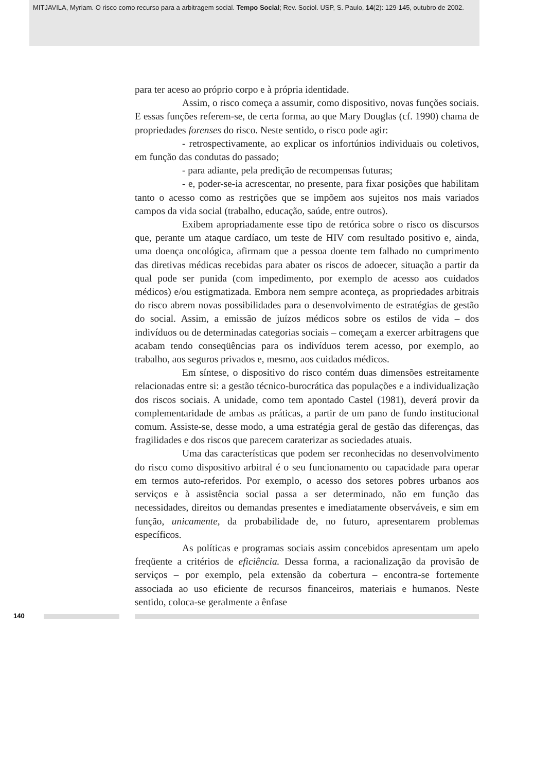MITJAVILA, Myriam. O risco como recurso para a arbitragem social. Tempo Social; Rev. Sociol. USP, S. Paulo, 14(2): 129-145, outubro de 2002.
para ter aceso ao próprio corpo e à própria identidade.
Assim, o risco começa a assumir, como dispositivo, novas funções sociais. E essas funções referem-se, de certa forma, ao que Mary Douglas (cf. 1990) chama de propriedades forenses do risco. Neste sentido, o risco pode agir:
- retrospectivamente, ao explicar os infortúnios individuais ou coletivos, em função das condutas do passado;
- para adiante, pela predição de recompensas futuras;
- e, poder-se-ia acrescentar, no presente, para fixar posições que habilitam tanto o acesso como as restrições que se impõem aos sujeitos nos mais variados campos da vida social (trabalho, educação, saúde, entre outros).
Exibem apropriadamente esse tipo de retórica sobre o risco os discursos que, perante um ataque cardíaco, um teste de HIV com resultado positivo e, ainda, uma doença oncológica, afirmam que a pessoa doente tem falhado no cumprimento das diretivas médicas recebidas para abater os riscos de adoecer, situação a partir da qual pode ser punida (com impedimento, por exemplo de acesso aos cuidados médicos) e/ou estigmatizada. Embora nem sempre aconteça, as propriedades arbitrais do risco abrem novas possibilidades para o desenvolvimento de estratégias de gestão do social. Assim, a emissão de juízos médicos sobre os estilos de vida – dos indivíduos ou de determinadas categorias sociais – começam a exercer arbitragens que acabam tendo conseqüências para os indivíduos terem acesso, por exemplo, ao trabalho, aos seguros privados e, mesmo, aos cuidados médicos.
Em síntese, o dispositivo do risco contém duas dimensões estreitamente relacionadas entre si: a gestão técnico-burocrática das populações e a individualização dos riscos sociais. A unidade, como tem apontado Castel (1981), deverá provir da complementaridade de ambas as práticas, a partir de um pano de fundo institucional comum. Assiste-se, desse modo, a uma estratégia geral de gestão das diferenças, das fragilidades e dos riscos que parecem caraterizar as sociedades atuais.
Uma das características que podem ser reconhecidas no desenvolvimento do risco como dispositivo arbitral é o seu funcionamento ou capacidade para operar em termos auto-referidos. Por exemplo, o acesso dos setores pobres urbanos aos serviços e à assistência social passa a ser determinado, não em função das necessidades, direitos ou demandas presentes e imediatamente observáveis, e sim em função, unicamente, da probabilidade de, no futuro, apresentarem problemas específicos.
As políticas e programas sociais assim concebidos apresentam um apelo freqüente a critérios de eficiência. Dessa forma, a racionalização da provisão de serviços – por exemplo, pela extensão da cobertura – encontra-se fortemente associada ao uso eficiente de recursos financeiros, materiais e humanos. Neste sentido, coloca-se geralmente a ênfase
140